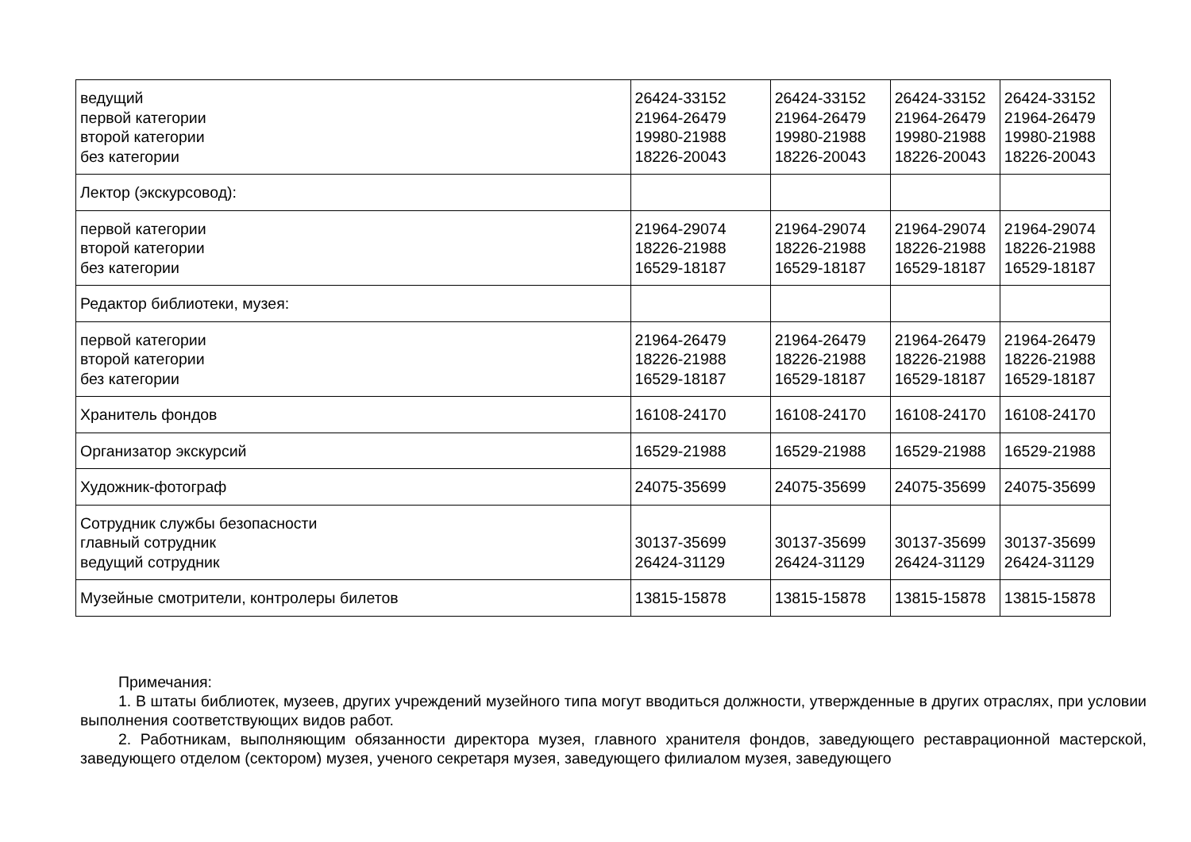| ведущий первой категории второй категории без категории | 26424-33152 21964-26479 19980-21988 18226-20043 | 26424-33152 21964-26479 19980-21988 18226-20043 | 26424-33152 21964-26479 19980-21988 18226-20043 | 26424-33152 21964-26479 19980-21988 18226-20043 |
| Лектор (экскурсовод): | | | | |
| первой категории второй категории без категории | 21964-29074 18226-21988 16529-18187 | 21964-29074 18226-21988 16529-18187 | 21964-29074 18226-21988 16529-18187 | 21964-29074 18226-21988 16529-18187 |
| Редактор библиотеки, музея: | | | | |
| первой категории второй категории без категории | 21964-26479 18226-21988 16529-18187 | 21964-26479 18226-21988 16529-18187 | 21964-26479 18226-21988 16529-18187 | 21964-26479 18226-21988 16529-18187 |
| Хранитель фондов | 16108-24170 | 16108-24170 | 16108-24170 | 16108-24170 |
| Организатор экскурсий | 16529-21988 | 16529-21988 | 16529-21988 | 16529-21988 |
| Художник-фотограф | 24075-35699 | 24075-35699 | 24075-35699 | 24075-35699 |
| Сотрудник службы безопасности главный сотрудник ведущий сотрудник | 30137-35699 26424-31129 | 30137-35699 26424-31129 | 30137-35699 26424-31129 | 30137-35699 26424-31129 |
| Музейные смотрители, контролеры билетов | 13815-15878 | 13815-15878 | 13815-15878 | 13815-15878 |
Примечания:
1. В штаты библиотек, музеев, других учреждений музейного типа могут вводиться должности, утвержденные в других отраслях, при условии выполнения соответствующих видов работ.
2. Работникам, выполняющим обязанности директора музея, главного хранителя фондов, заведующего реставрационной мастерской, заведующего отделом (сектором) музея, ученого секретаря музея, заведующего филиалом музея, заведующего